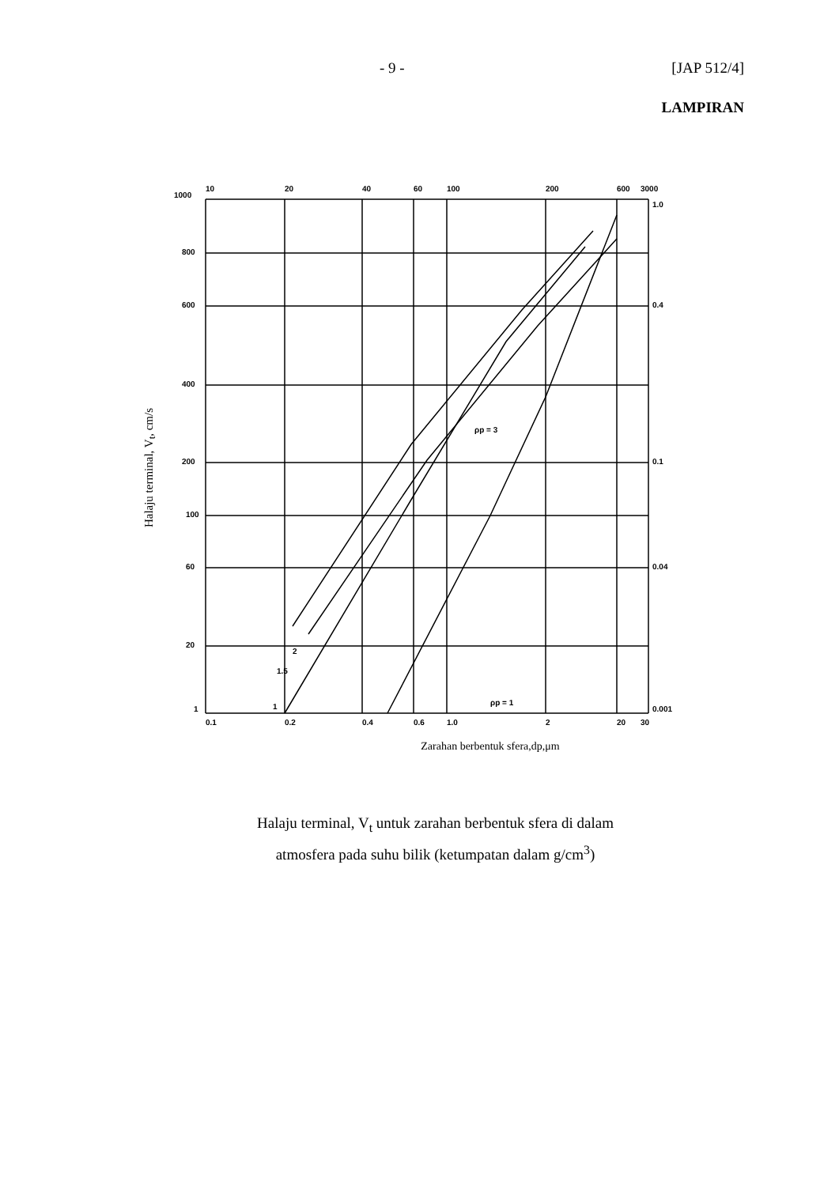- 9 - [JAP 512/4]
LAMPIRAN
Halaju terminal, V<sub>t</sub>, cm/s
1000
800
600
400
200
100
60
20
1
10
20
40
60
100
200
600
3000
1.0
0.4
0.1
0.04
0.001
0.1
0.2
0.4
0.6
1.0
2
20
30
ρp = 3
ρp = 1
1.5
2
1
Zarahan berbentuk sfera,dp,μm
Halaju terminal, V<sub>t</sub> untuk zarahan berbentuk sfera di dalam
atmosfera pada suhu bilik (ketumpatan dalam g/cm<sup>3</sup>)